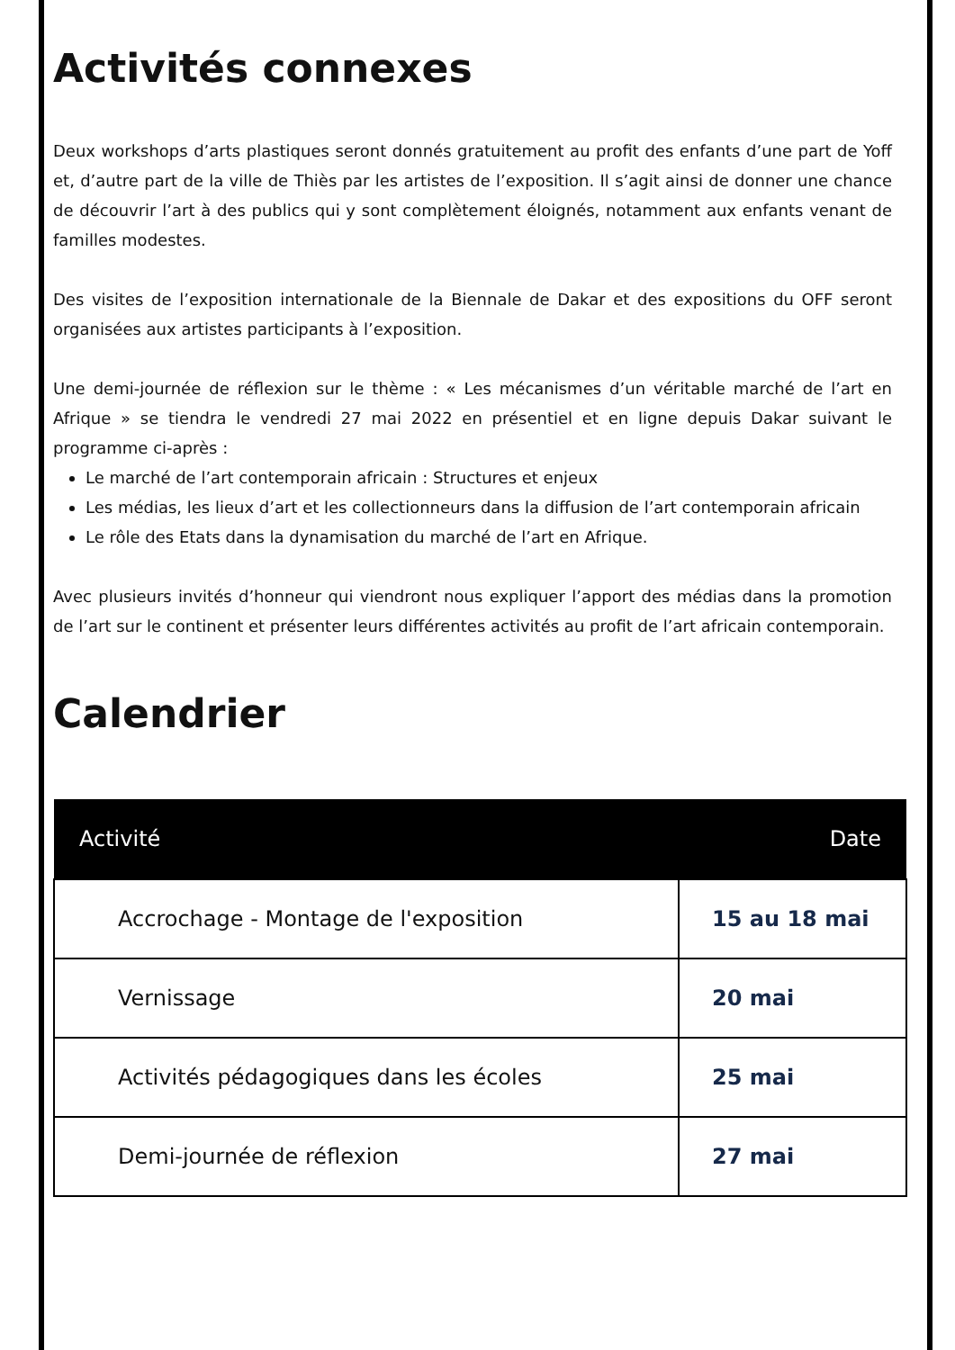Activités connexes
Deux workshops d’arts plastiques seront donnés gratuitement au profit des enfants d’une part de Yoff et, d’autre part de la ville de Thiès par les artistes de l’exposition. Il s’agit ainsi de donner une chance de découvrir l’art à des publics qui y sont complètement éloignés, notamment aux enfants venant de familles modestes.
Des visites de l’exposition internationale de la Biennale de Dakar et des expositions du OFF seront organisées aux artistes participants à l’exposition.
Une demi-journée de réflexion sur le thème : « Les mécanismes d’un véritable marché de l’art en Afrique » se tiendra le vendredi 27 mai 2022 en présentiel et en ligne depuis Dakar suivant le programme ci-après :
Le marché de l’art contemporain africain : Structures et enjeux
Les médias, les lieux d’art et les collectionneurs dans la diffusion de l’art contemporain africain
Le rôle des Etats dans la dynamisation du marché de l’art en Afrique.
Avec plusieurs invités d’honneur qui viendront nous expliquer l’apport des médias dans la promotion de l’art sur le continent et présenter leurs différentes activités au profit de l’art africain contemporain.
Calendrier
| Activité | Date |
| --- | --- |
| Accrochage - Montage de l'exposition | 15 au 18 mai |
| Vernissage | 20 mai |
| Activités pédagogiques dans les écoles | 25 mai |
| Demi-journée de réflexion | 27 mai |